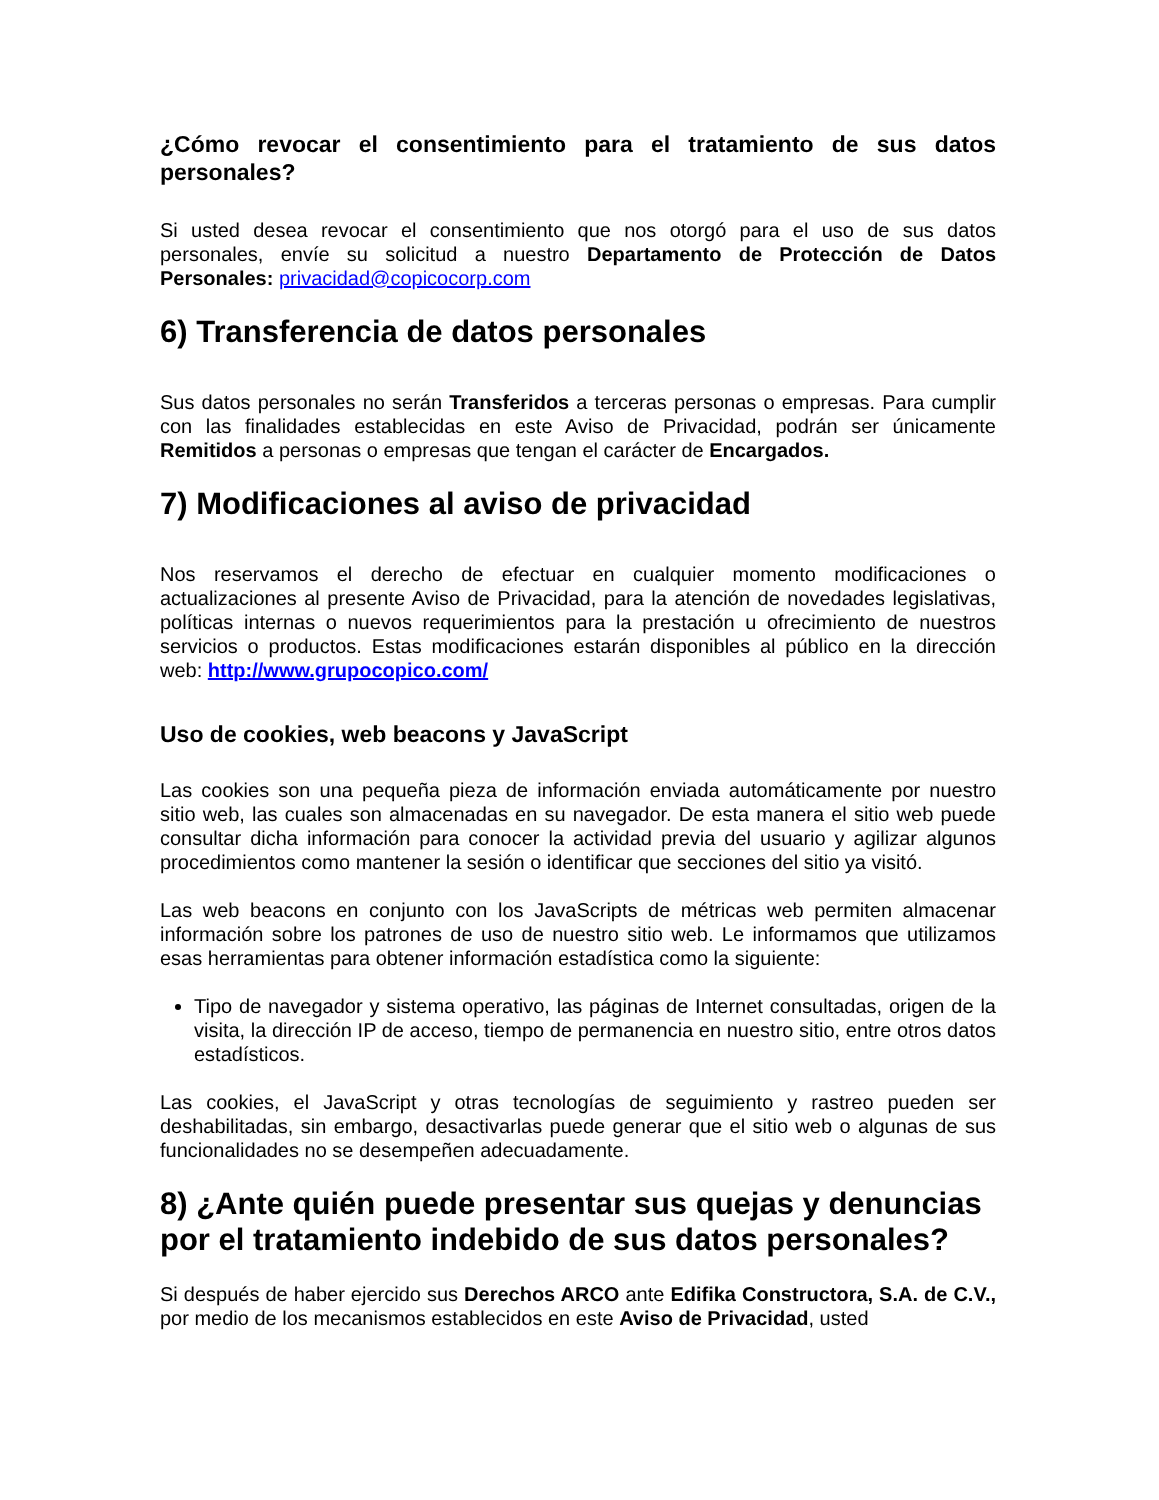¿Cómo revocar el consentimiento para el tratamiento de sus datos personales?
Si usted desea revocar el consentimiento que nos otorgó para el uso de sus datos personales, envíe su solicitud a nuestro Departamento de Protección de Datos Personales: privacidad@copicocorp.com
6) Transferencia de datos personales
Sus datos personales no serán Transferidos a terceras personas o empresas. Para cumplir con las finalidades establecidas en este Aviso de Privacidad, podrán ser únicamente Remitidos a personas o empresas que tengan el carácter de Encargados.
7) Modificaciones al aviso de privacidad
Nos reservamos el derecho de efectuar en cualquier momento modificaciones o actualizaciones al presente Aviso de Privacidad, para la atención de novedades legislativas, políticas internas o nuevos requerimientos para la prestación u ofrecimiento de nuestros servicios o productos. Estas modificaciones estarán disponibles al público en la dirección web: http://www.grupocopico.com/
Uso de cookies, web beacons y JavaScript
Las cookies son una pequeña pieza de información enviada automáticamente por nuestro sitio web, las cuales son almacenadas en su navegador. De esta manera el sitio web puede consultar dicha información para conocer la actividad previa del usuario y agilizar algunos procedimientos como mantener la sesión o identificar que secciones del sitio ya visitó.
Las web beacons en conjunto con los JavaScripts de métricas web permiten almacenar información sobre los patrones de uso de nuestro sitio web. Le informamos que utilizamos esas herramientas para obtener información estadística como la siguiente:
Tipo de navegador y sistema operativo, las páginas de Internet consultadas, origen de la visita, la dirección IP de acceso, tiempo de permanencia en nuestro sitio, entre otros datos estadísticos.
Las cookies, el JavaScript y otras tecnologías de seguimiento y rastreo pueden ser deshabilitadas, sin embargo, desactivarlas puede generar que el sitio web o algunas de sus funcionalidades no se desempeñen adecuadamente.
8) ¿Ante quién puede presentar sus quejas y denuncias por el tratamiento indebido de sus datos personales?
Si después de haber ejercido sus Derechos ARCO ante Edifika Constructora, S.A. de C.V., por medio de los mecanismos establecidos en este Aviso de Privacidad, usted